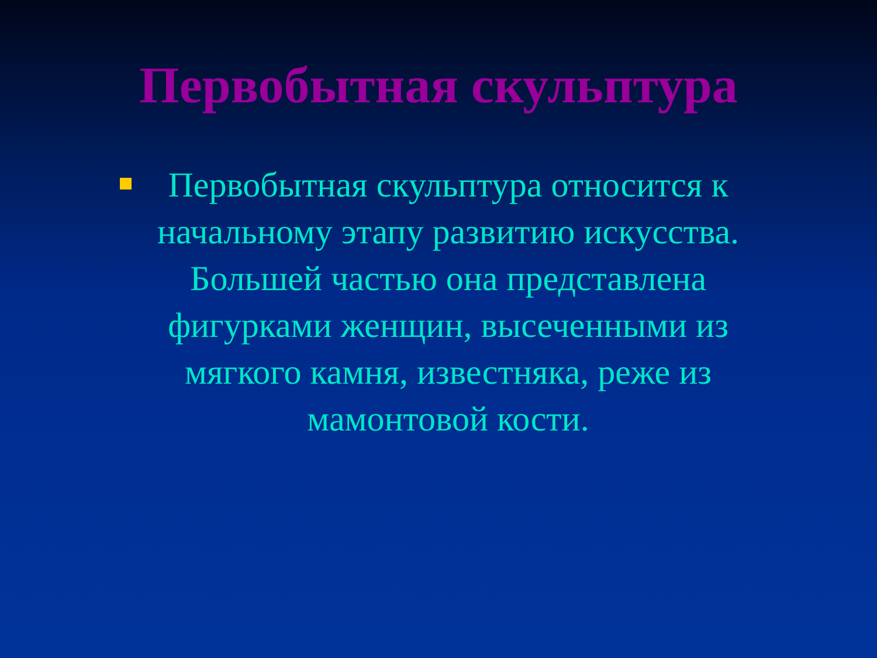Первобытная скульптура
Первобытная скульптура относится к начальному этапу развитию искусства. Большей частью она представлена фигурками женщин, высеченными из мягкого камня, известняка, реже из мамонтовой кости.